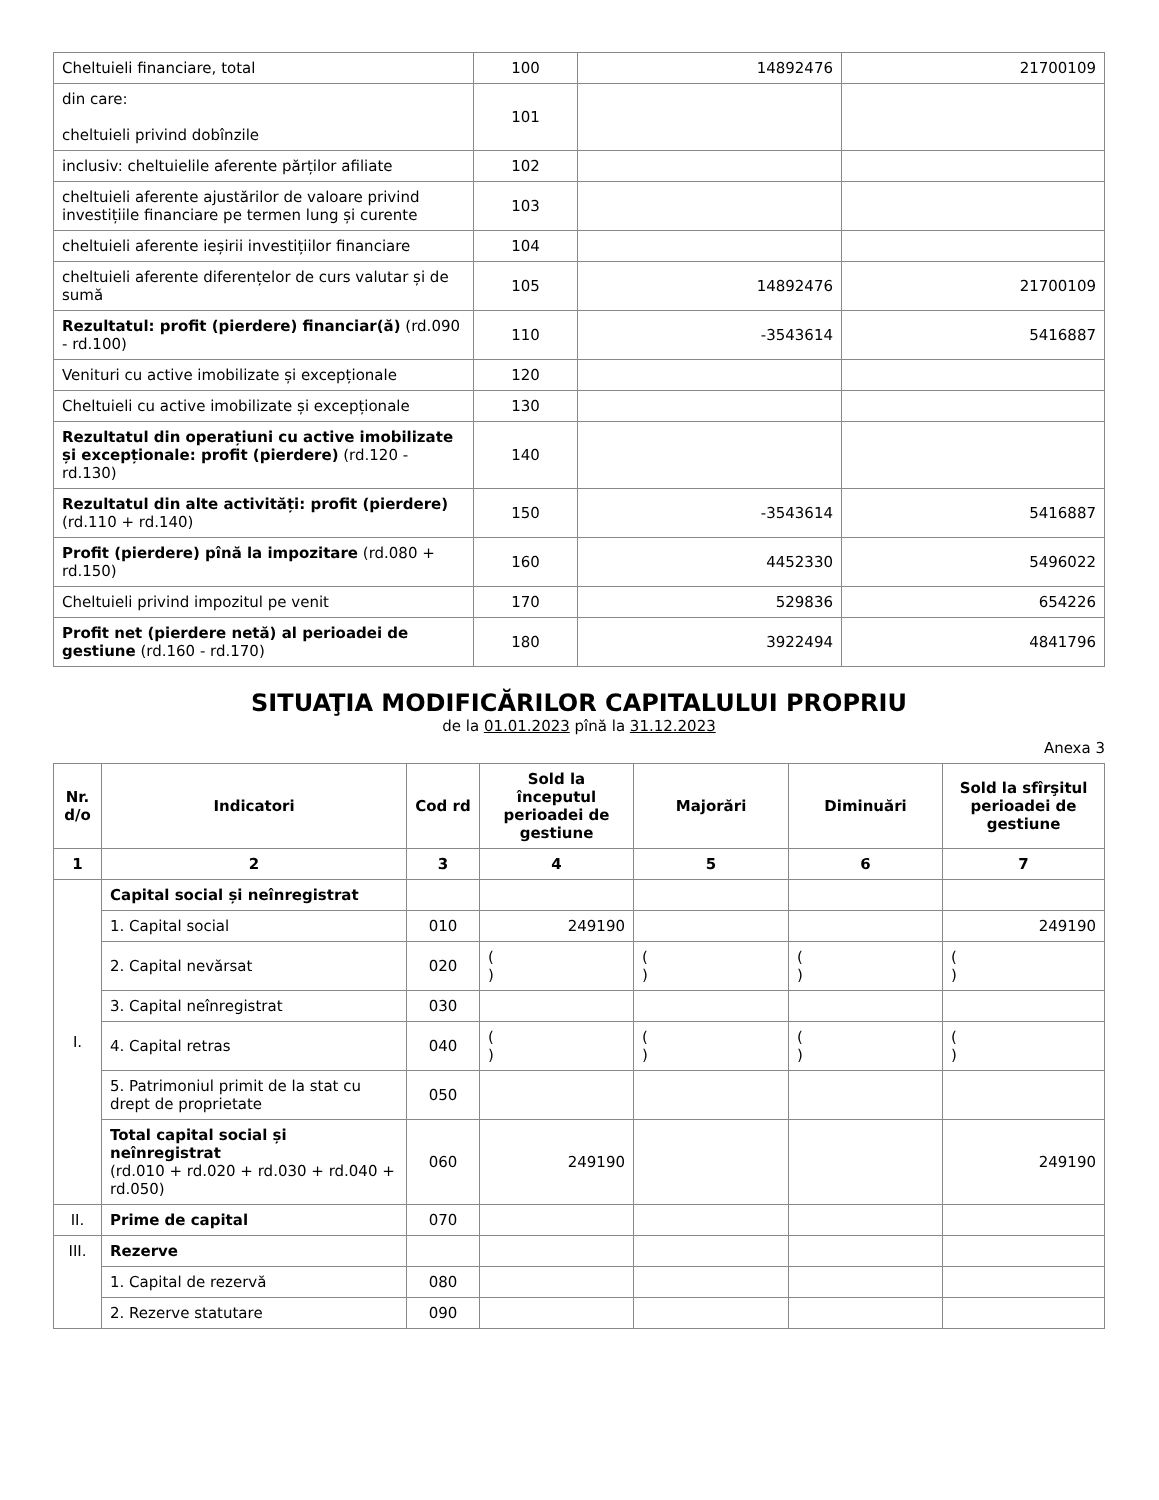| Cheltuieli financiare, total | 100 | 14892476 | 21700109 |
| din care: cheltuieli privind dobînzile | 101 | | |
| inclusiv: cheltuielile aferente părților afiliate | 102 | | |
| cheltuieli aferente ajustărilor de valoare privind investițiile financiare pe termen lung și curente | 103 | | |
| cheltuieli aferente ieșirii investițiilor financiare | 104 | | |
| cheltuieli aferente diferențelor de curs valutar și de sumă | 105 | 14892476 | 21700109 |
| Rezultatul: profit (pierdere) financiar(ă) (rd.090 - rd.100) | 110 | -3543614 | 5416887 |
| Venituri cu active imobilizate și excepționale | 120 | | |
| Cheltuieli cu active imobilizate și excepționale | 130 | | |
| Rezultatul din operațiuni cu active imobilizate și excepționale: profit (pierdere) (rd.120 - rd.130) | 140 | | |
| Rezultatul din alte activități: profit (pierdere) (rd.110 + rd.140) | 150 | -3543614 | 5416887 |
| Profit (pierdere) pînă la impozitare (rd.080 + rd.150) | 160 | 4452330 | 5496022 |
| Cheltuieli privind impozitul pe venit | 170 | 529836 | 654226 |
| Profit net (pierdere netă) al perioadei de gestiune (rd.160 - rd.170) | 180 | 3922494 | 4841796 |
SITUAŢIA MODIFICĂRILOR CAPITALULUI PROPRIU
de la 01.01.2023 pînă la 31.12.2023
Anexa 3
| Nr. d/o | Indicatori | Cod rd | Sold la începutul perioadei de gestiune | Majorări | Diminuări | Sold la sfîrşitul perioadei de gestiune |
| --- | --- | --- | --- | --- | --- | --- |
| 1 | 2 | 3 | 4 | 5 | 6 | 7 |
| I. | Capital social și neînregistrat | | | | | |
| | 1. Capital social | 010 | 249190 | | | 249190 |
| | 2. Capital nevărsat | 020 | ( ) | ( ) | ( ) | ( ) |
| | 3. Capital neînregistrat | 030 | | | | |
| | 4. Capital retras | 040 | ( ) | ( ) | ( ) | ( ) |
| | 5. Patrimoniul primit de la stat cu drept de proprietate | 050 | | | | |
| | Total capital social și neînregistrat (rd.010 + rd.020 + rd.030 + rd.040 + rd.050) | 060 | 249190 | | | 249190 |
| II. | Prime de capital | 070 | | | | |
| III. | Rezerve | | | | | |
| | 1. Capital de rezervă | 080 | | | | |
| | 2. Rezerve statutare | 090 | | | | |